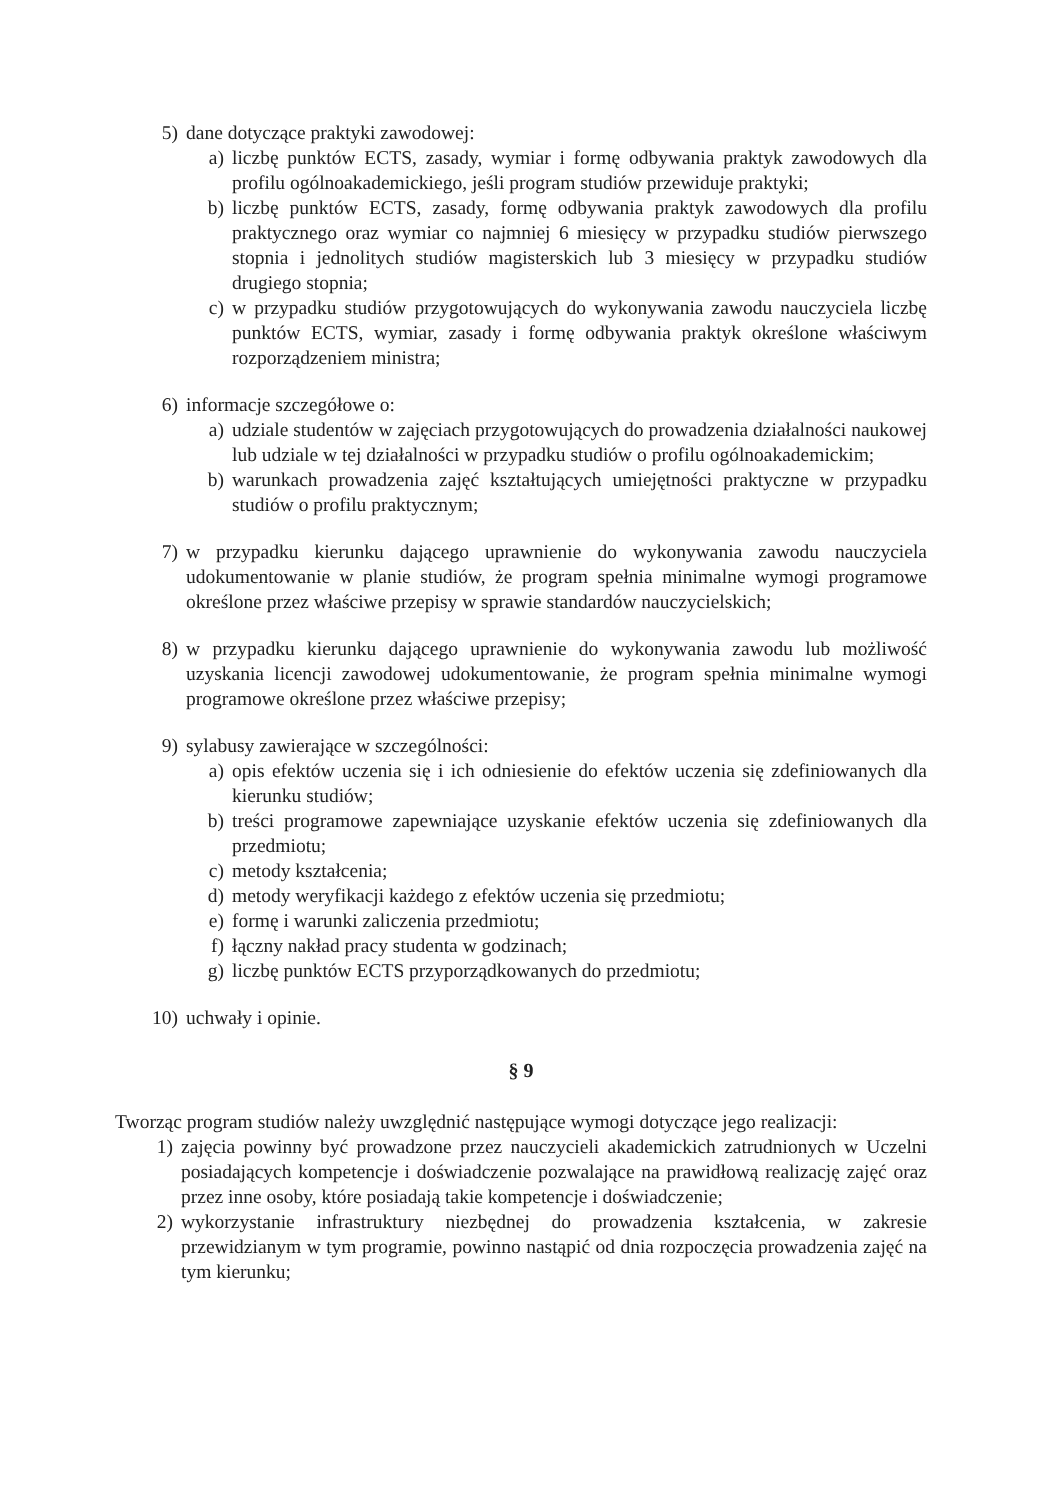5) dane dotyczące praktyki zawodowej:
a) liczbę punktów ECTS, zasady, wymiar i formę odbywania praktyk zawodowych dla profilu ogólnoakademickiego, jeśli program studiów przewiduje praktyki;
b) liczbę punktów ECTS, zasady, formę odbywania praktyk zawodowych dla profilu praktycznego oraz wymiar co najmniej 6 miesięcy w przypadku studiów pierwszego stopnia i jednolitych studiów magisterskich lub 3 miesięcy w przypadku studiów drugiego stopnia;
c) w przypadku studiów przygotowujących do wykonywania zawodu nauczyciela liczbę punktów ECTS, wymiar, zasady i formę odbywania praktyk określone właściwym rozporządzeniem ministra;
6) informacje szczegółowe o:
a) udziale studentów w zajęciach przygotowujących do prowadzenia działalności naukowej lub udziale w tej działalności w przypadku studiów o profilu ogólnoakademickim;
b) warunkach prowadzenia zajęć kształtujących umiejętności praktyczne w przypadku studiów o profilu praktycznym;
7) w przypadku kierunku dającego uprawnienie do wykonywania zawodu nauczyciela udokumentowanie w planie studiów, że program spełnia minimalne wymogi programowe określone przez właściwe przepisy w sprawie standardów nauczycielskich;
8) w przypadku kierunku dającego uprawnienie do wykonywania zawodu lub możliwość uzyskania licencji zawodowej udokumentowanie, że program spełnia minimalne wymogi programowe określone przez właściwe przepisy;
9) sylabusy zawierające w szczególności:
a) opis efektów uczenia się i ich odniesienie do efektów uczenia się zdefiniowanych dla kierunku studiów;
b) treści programowe zapewniające uzyskanie efektów uczenia się zdefiniowanych dla przedmiotu;
c) metody kształcenia;
d) metody weryfikacji każdego z efektów uczenia się przedmiotu;
e) formę i warunki zaliczenia przedmiotu;
f) łączny nakład pracy studenta w godzinach;
g) liczbę punktów ECTS przyporządkowanych do przedmiotu;
10) uchwały i opinie.
§ 9
Tworząc program studiów należy uwzględnić następujące wymogi dotyczące jego realizacji:
1) zajęcia powinny być prowadzone przez nauczycieli akademickich zatrudnionych w Uczelni posiadających kompetencje i doświadczenie pozwalające na prawidłową realizację zajęć oraz przez inne osoby, które posiadają takie kompetencje i doświadczenie;
2) wykorzystanie infrastruktury niezbędnej do prowadzenia kształcenia, w zakresie przewidzianym w tym programie, powinno nastąpić od dnia rozpoczęcia prowadzenia zajęć na tym kierunku;